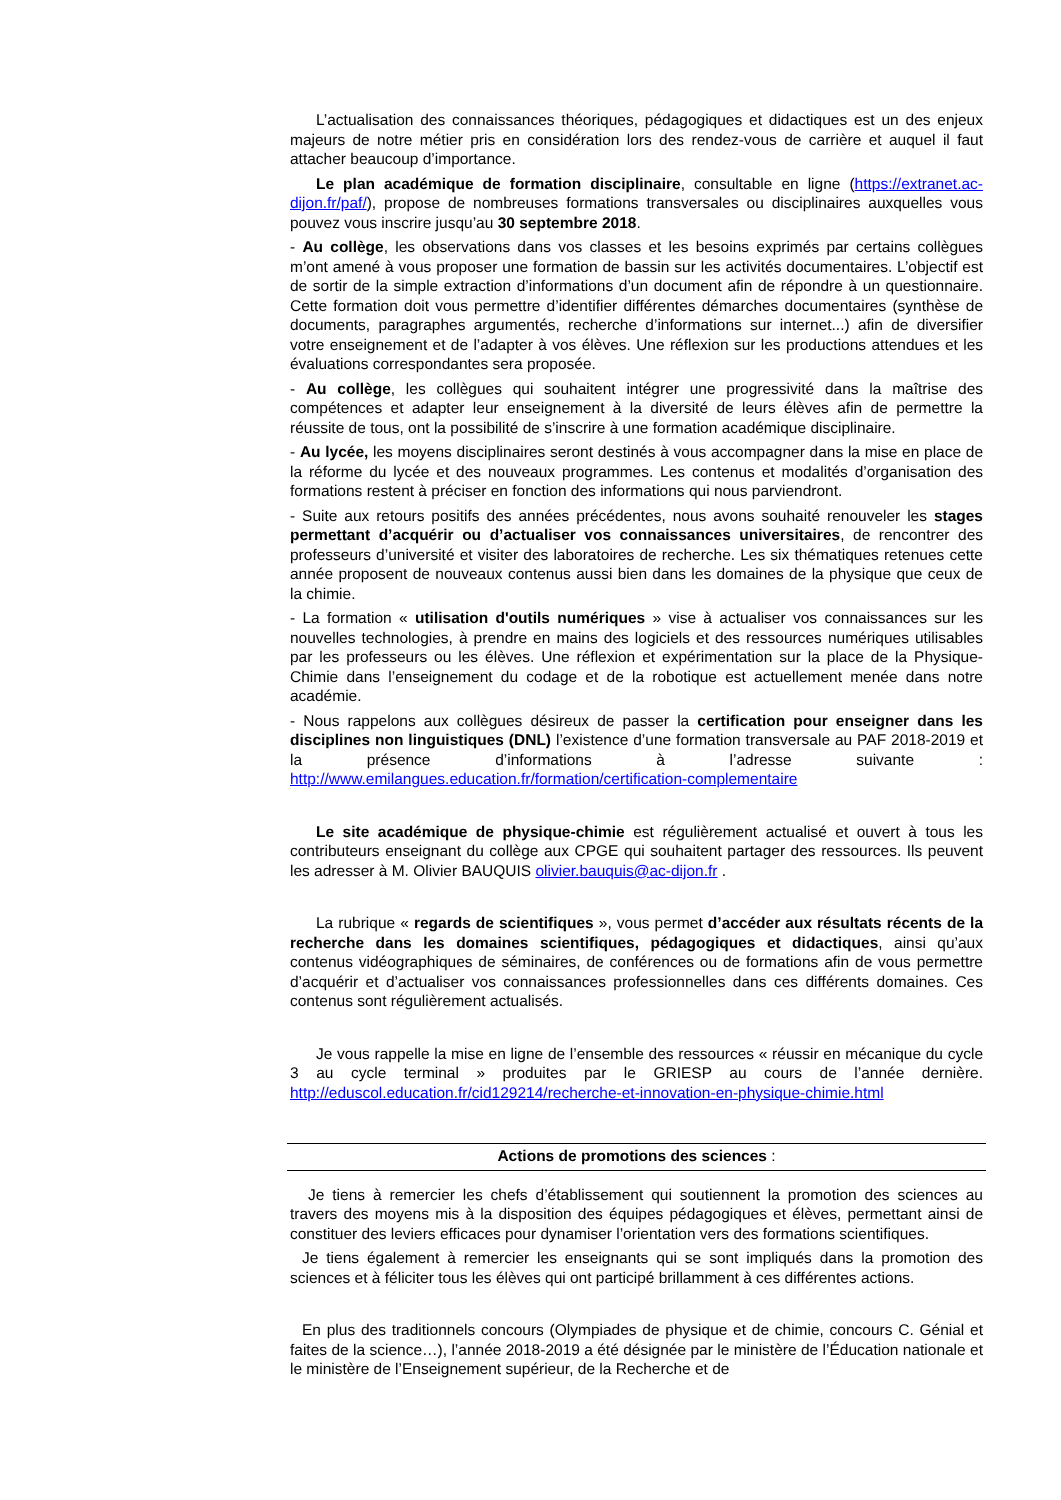L’actualisation des connaissances théoriques, pédagogiques et didactiques est un des enjeux majeurs de notre métier pris en considération lors des rendez-vous de carrière et auquel il faut attacher beaucoup d’importance.
Le plan académique de formation disciplinaire, consultable en ligne (https://extranet.ac-dijon.fr/paf/), propose de nombreuses formations transversales ou disciplinaires auxquelles vous pouvez vous inscrire jusqu’au 30 septembre 2018.
- Au collège, les observations dans vos classes et les besoins exprimés par certains collègues m’ont amené à vous proposer une formation de bassin sur les activités documentaires. L’objectif est de sortir de la simple extraction d’informations d’un document afin de répondre à un questionnaire. Cette formation doit vous permettre d’identifier différentes démarches documentaires (synthèse de documents, paragraphes argumentés, recherche d’informations sur internet...) afin de diversifier votre enseignement et de l’adapter à vos élèves. Une réflexion sur les productions attendues et les évaluations correspondantes sera proposée.
- Au collège, les collègues qui souhaitent intégrer une progressivité dans la maîtrise des compétences et adapter leur enseignement à la diversité de leurs élèves afin de permettre la réussite de tous, ont la possibilité de s’inscrire à une formation académique disciplinaire.
- Au lycée, les moyens disciplinaires seront destinés à vous accompagner dans la mise en place de la réforme du lycée et des nouveaux programmes. Les contenus et modalités d’organisation des formations restent à préciser en fonction des informations qui nous parviendront.
- Suite aux retours positifs des années précédentes, nous avons souhaité renouveler les stages permettant d’acquérir ou d’actualiser vos connaissances universitaires, de rencontrer des professeurs d’université et visiter des laboratoires de recherche. Les six thématiques retenues cette année proposent de nouveaux contenus aussi bien dans les domaines de la physique que ceux de la chimie.
- La formation « utilisation d'outils numériques » vise à actualiser vos connaissances sur les nouvelles technologies, à prendre en mains des logiciels et des ressources numériques utilisables par les professeurs ou les élèves. Une réflexion et expérimentation sur la place de la Physique-Chimie dans l’enseignement du codage et de la robotique est actuellement menée dans notre académie.
- Nous rappelons aux collègues désireux de passer la certification pour enseigner dans les disciplines non linguistiques (DNL) l’existence d’une formation transversale au PAF 2018-2019 et la présence d’informations à l’adresse suivante : http://www.emilangues.education.fr/formation/certification-complementaire
Le site académique de physique-chimie est régulièrement actualisé et ouvert à tous les contributeurs enseignant du collège aux CPGE qui souhaitent partager des ressources. Ils peuvent les adresser à M. Olivier BAUQUIS olivier.bauquis@ac-dijon.fr .
La rubrique « regards de scientifiques », vous permet d’accéder aux résultats récents de la recherche dans les domaines scientifiques, pédagogiques et didactiques, ainsi qu’aux contenus vidéographiques de séminaires, de conférences ou de formations afin de vous permettre d’acquérir et d’actualiser vos connaissances professionnelles dans ces différents domaines. Ces contenus sont régulièrement actualisés.
Je vous rappelle la mise en ligne de l’ensemble des ressources « réussir en mécanique du cycle 3 au cycle terminal » produites par le GRIESP au cours de l’année dernière. http://eduscol.education.fr/cid129214/recherche-et-innovation-en-physique-chimie.html
Actions de promotions des sciences :
Je tiens à remercier les chefs d’établissement qui soutiennent la promotion des sciences au travers des moyens mis à la disposition des équipes pédagogiques et élèves, permettant ainsi de constituer des leviers efficaces pour dynamiser l’orientation vers des formations scientifiques.
Je tiens également à remercier les enseignants qui se sont impliqués dans la promotion des sciences et à féliciter tous les élèves qui ont participé brillamment à ces différentes actions.
En plus des traditionnels concours (Olympiades de physique et de chimie, concours C. Génial et faites de la science…), l’année 2018-2019 a été désignée par le ministère de l’Éducation nationale et le ministère de l’Enseignement supérieur, de la Recherche et de